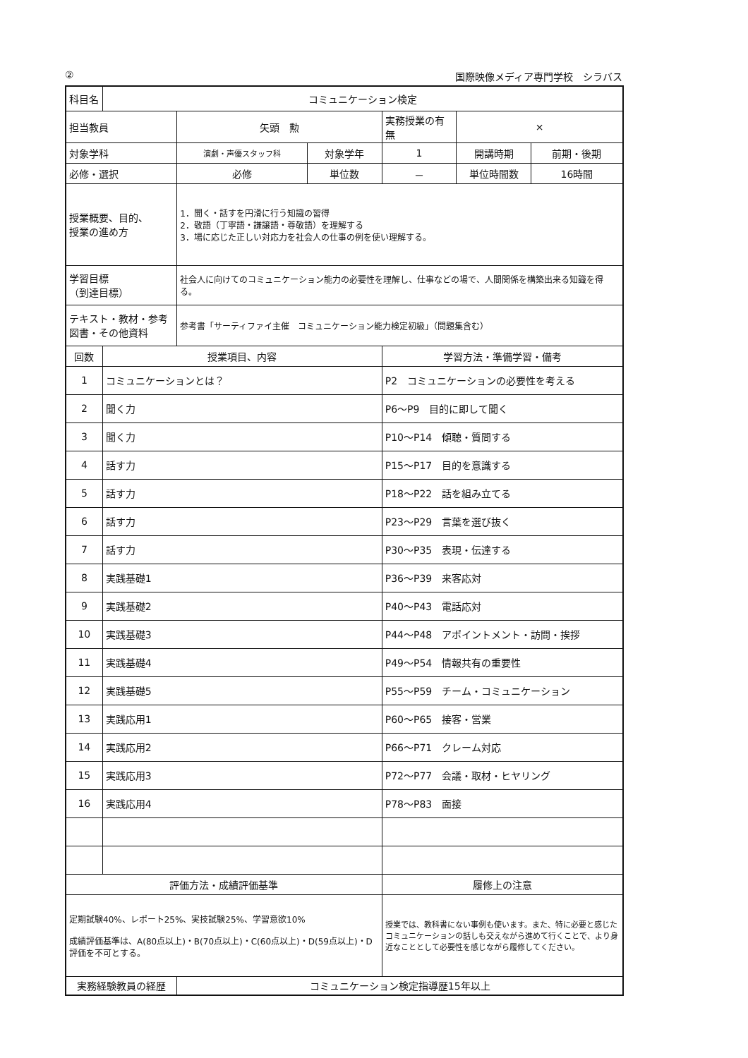② 国際映像メディア専門学校　シラバス
| 科目名 | コミュニケーション検定 | | | | | |
| 担当教員 | | 矢頭 勲 | | 実務授業の有無 | × | |
| 対象学科 | | 演劇・声優スタッフ科 | 対象学年 | 1 | 開講時期 | 前期・後期 |
| 必修・選択 | | 必修 | 単位数 | － | 単位時間数 | 16時間 |
| 授業概要、目的、 授業の進め方 | | 1．聞く・話すを円滑に行う知識の習得 2．敬語（丁寧語・謙譲語・尊敬語）を理解する 3．場に応じた正しい対応力を社会人の仕事の例を使い理解する。 | | | | |
| 学習目標 （到達目標） | | 社会人に向けてのコミュニケーション能力の必要性を理解し、仕事などの場で、人間関係を構築出来る知識を得る。 | | | | |
| テキスト・教材・参考図書・その他資料 | | 参考書「サーティファイ主催 コミュニケーション能力検定初級」（問題集含む） | | | | |
| 回数 | 授業項目、内容 | | | 学習方法・準備学習・備考 | | |
| 1 | コミュニケーションとは？ | | | P2 コミュニケーションの必要性を考える | | |
| 2 | 聞く力 | | | P6～P9 目的に即して聞く | | |
| 3 | 聞く力 | | | P10～P14 傾聴・質問する | | |
| 4 | 話す力 | | | P15～P17 目的を意識する | | |
| 5 | 話す力 | | | P18～P22 話を組み立てる | | |
| 6 | 話す力 | | | P23～P29 言葉を選び抜く | | |
| 7 | 話す力 | | | P30～P35 表現・伝達する | | |
| 8 | 実践基礎1 | | | P36～P39 来客応対 | | |
| 9 | 実践基礎2 | | | P40～P43 電話応対 | | |
| 10 | 実践基礎3 | | | P44～P48 アポイントメント・訪問・挨拶 | | |
| 11 | 実践基礎4 | | | P49～P54 情報共有の重要性 | | |
| 12 | 実践基礎5 | | | P55～P59 チーム・コミュニケーション | | |
| 13 | 実践応用1 | | | P60～P65 接客・営業 | | |
| 14 | 実践応用2 | | | P66～P71 クレーム対応 | | |
| 15 | 実践応用3 | | | P72～P77 会議・取材・ヒヤリング | | |
| 16 | 実践応用4 | | | P78～P83 面接 | | |
| 評価方法・成績評価基準 | | | | 履修上の注意 | | |
| 定期試験40%、レポート25%、実技試験25%、学習意欲10% 成績評価基準は、A(80点以上)・B(70点以上)・C(60点以上)・D(59点以上)・D評価を不可とする。 | | | | 授業では、教科書にない事例も使います。また、特に必要と感じたコミュニケーションの話しも交えながら進めて行くことで、より身近なこととして必要性を感じながら履修してください。 | | |
| 実務経験教員の経歴 | | コミュニケーション検定指導歴15年以上 | | | | |